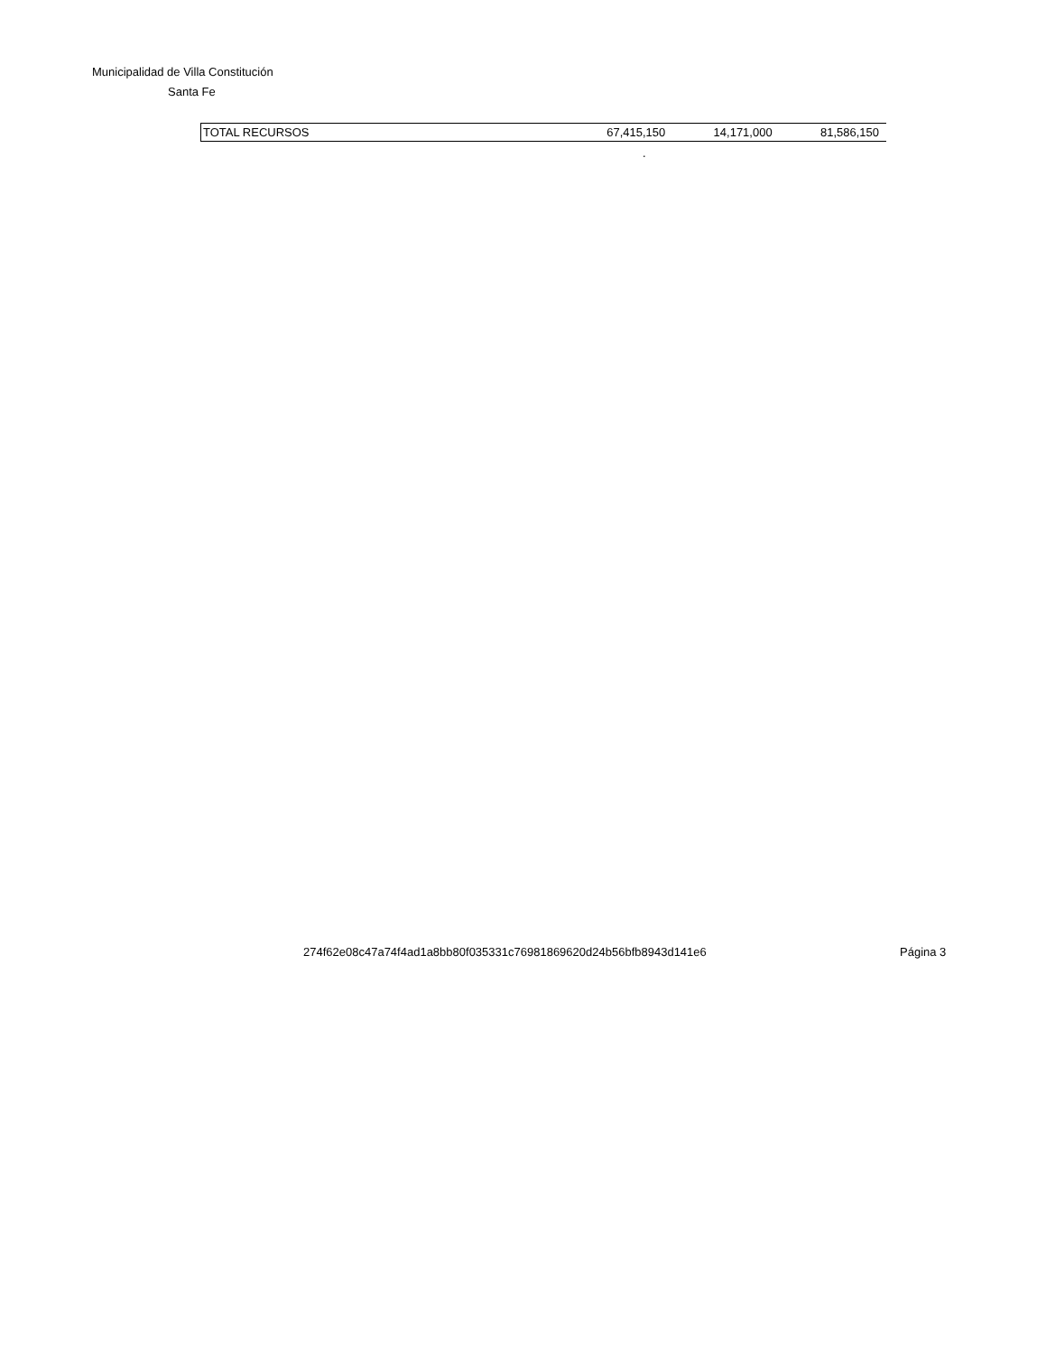Municipalidad de Villa Constitución
Santa Fe
| TOTAL RECURSOS | 67,415,150 | 14,171,000 | 81,586,150 |
.
274f62e08c47a74f4ad1a8bb80f035331c76981869620d24b56bfb8943d141e6
Página 3